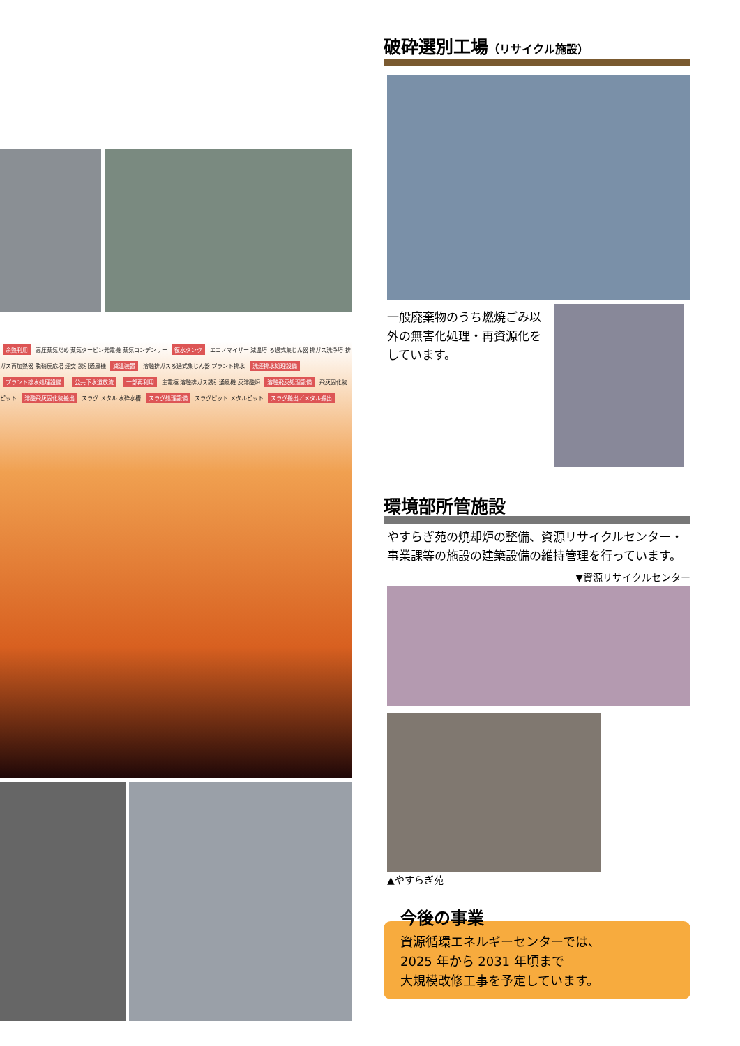余熱利用 高圧蒸気だめ 蒸気タービン発電機 蒸気コンデンサー 復水タンク エコノマイザー 減温塔 ろ過式集じん器 排ガス洗浄塔 排ガス再加熱器 脱硝反応塔 煙突 誘引通風機 減温装置 溶融排ガスろ過式集じん器 プラント排水 洗煙排水処理設備 プラント排水処理設備 公共下水道放流 一部再利用 主電極 溶融排ガス誘引通風機 灰溶融炉 溶融飛灰処理設備 飛灰固化物ピット 溶融飛灰固化物搬出 スラグ メタル 水砕水槽 スラグ処理設備 スラグピット メタルピット スラグ搬出／メタル搬出
破砕選別工場（リサイクル施設）
一般廃棄物のうち燃焼ごみ以外の無害化処理・再資源化をしています。
環境部所管施設
やすらぎ苑の焼却炉の整備、資源リサイクルセンター・事業課等の施設の建築設備の維持管理を行っています。
▼資源リサイクルセンター
▲やすらぎ苑
今後の事業
資源循環エネルギーセンターでは、
2025 年から 2031 年頃まで
大規模改修工事を予定しています。